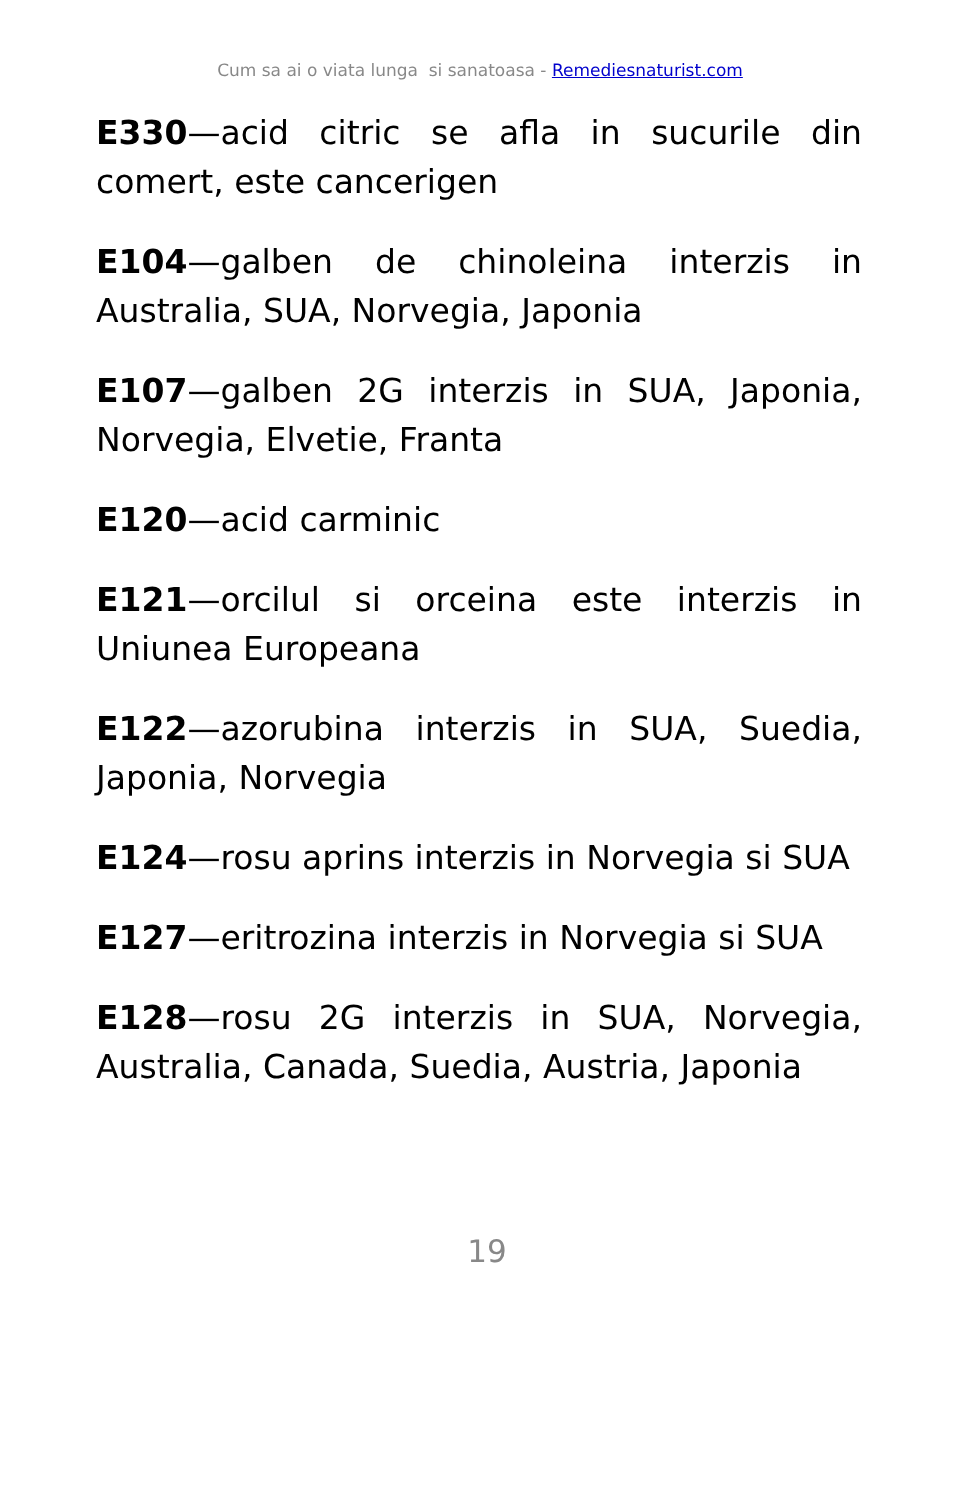Cum sa ai o viata lunga si sanatoasa - Remediesnaturist.com
E330—acid citric se afla in sucurile din comert, este cancerigen
E104—galben de chinoleina interzis in Australia, SUA, Norvegia, Japonia
E107—galben 2G interzis in SUA, Japonia, Norvegia, Elvetie, Franta
E120—acid carminic
E121—orcilul si orceina este interzis in Uniunea Europeana
E122—azorubina interzis in SUA, Suedia, Japonia, Norvegia
E124—rosu aprins interzis in Norvegia si SUA
E127—eritrozina interzis in Norvegia si SUA
E128—rosu 2G interzis in SUA, Norvegia, Australia, Canada, Suedia, Austria, Japonia
19